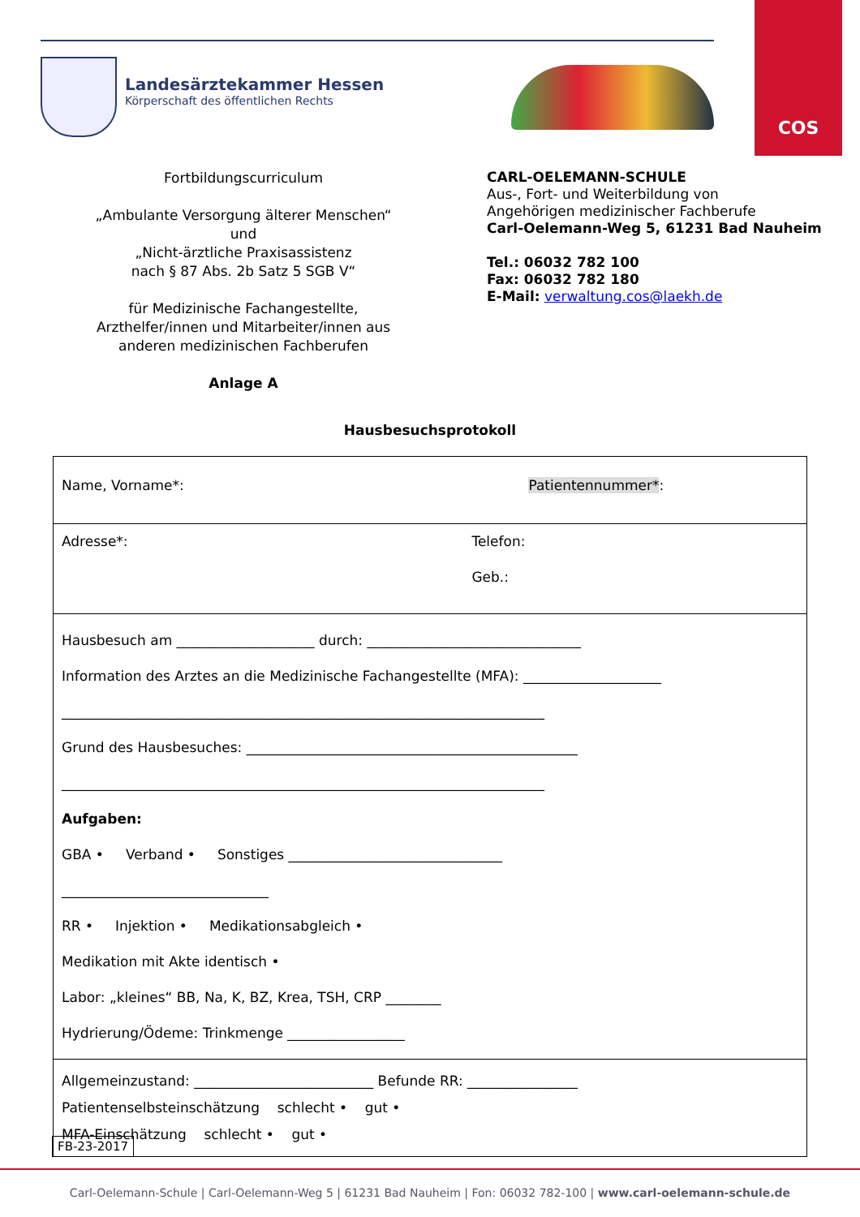Landesärztekammer Hessen
Körperschaft des öffentlichen Rechts
COS
Fortbildungscurriculum
„Ambulante Versorgung älterer Menschen“
und
„Nicht-ärztliche Praxisassistenz
nach § 87 Abs. 2b Satz 5 SGB V“
für Medizinische Fachangestellte,
Arzthelfer/innen und Mitarbeiter/innen aus
anderen medizinischen Fachberufen
Anlage A
CARL-OELEMANN-SCHULE
Aus-, Fort- und Weiterbildung von
Angehörigen medizinischer Fachberufe
Carl-Oelemann-Weg 5, 61231 Bad Nauheim
Tel.: 06032 782 100
Fax: 06032 782 180
E-Mail: verwaltung.cos@laekh.de
Hausbesuchsprotokoll
| Name, Vorname*: Patientennummer* : |
| Adresse*: Telefon: Geb.: |
| Hausbesuch am ____________________ durch: _______________________________ Information des Arztes an die Medizinische Fachangestellte (MFA): ____________________ ______________________________________________________________________ Grund des Hausbesuches: ________________________________________________ ______________________________________________________________________ Aufgaben: GBA • Verband • Sonstiges _______________________________ ______________________________ RR • Injektion • Medikationsabgleich • Medikation mit Akte identisch • Labor: „kleines“ BB, Na, K, BZ, Krea, TSH, CRP ________ Hydrierung/Ödeme: Trinkmenge _________________ |
| Allgemeinzustand: __________________________ Befunde RR: ________________ Patientenselbsteinschätzung schlecht • gut • MFA-Einschätzung schlecht • gut • |
FB-23-2017
Carl-Oelemann-Schule | Carl-Oelemann-Weg 5 | 61231 Bad Nauheim | Fon: 06032 782-100 | www.carl-oelemann-schule.de